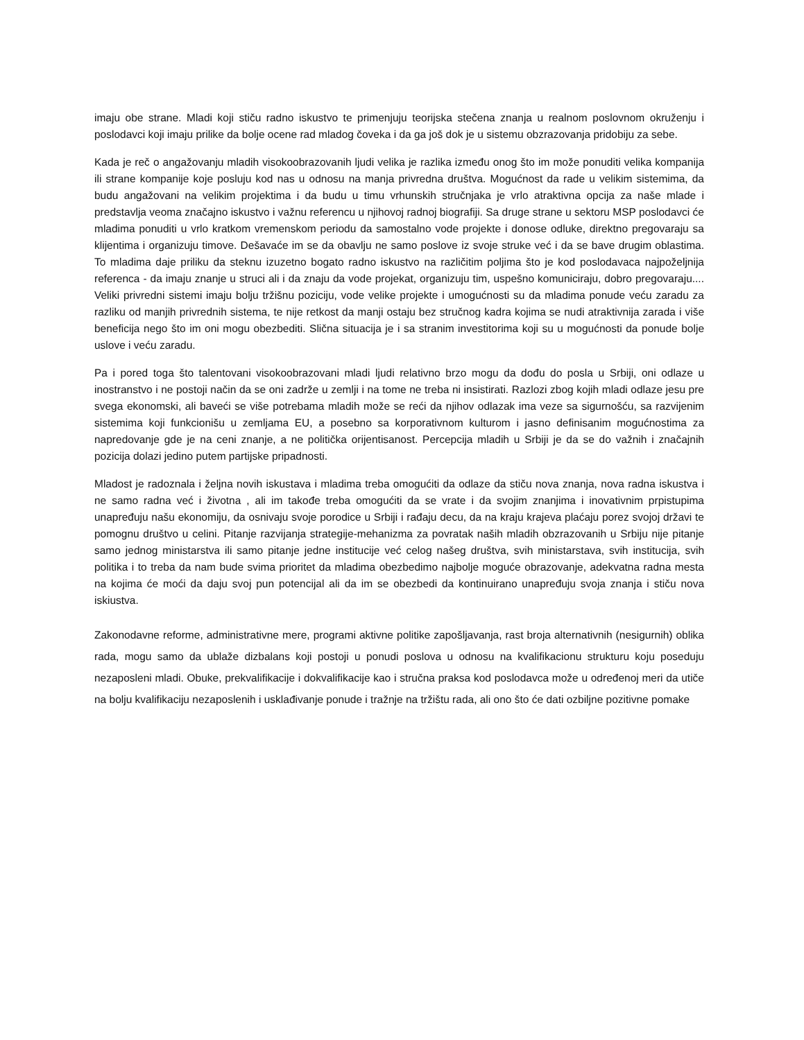imaju obe strane. Mladi koji stiču radno iskustvo te primenjuju teorijska stečena znanja u realnom poslovnom okruženju i poslodavci koji imaju prilike da bolje ocene rad mladog čoveka i da ga još dok je u sistemu obzrazovanja pridobiju za sebe.
Kada je reč o angažovanju mladih visokoobrazovanih ljudi velika je razlika između onog što im može ponuditi velika kompanija ili strane kompanije koje posluju kod nas u odnosu na manja privredna društva. Mogućnost da rade u velikim sistemima, da budu angažovani na velikim projektima i da budu u timu vrhunskih stručnjaka je vrlo atraktivna opcija za naše mlade i predstavlja veoma značajno iskustvo i važnu referencu u njihovoj radnoj biografiji. Sa druge strane u sektoru MSP poslodavci će mladima ponuditi u vrlo kratkom vremenskom periodu da samostalno vode projekte i donose odluke, direktno pregovaraju sa klijentima i organizuju timove. Dešavaće im se da obavlju ne samo poslove iz svoje struke već i da se bave drugim oblastima. To mladima daje priliku da steknu izuzetno bogato radno iskustvo na različitim poljima što je kod poslodavaca najpoželjnija referenca - da imaju znanje u struci ali i da znaju da vode projekat, organizuju tim, uspešno komuniciraju, dobro pregovaraju.... Veliki privredni sistemi imaju bolju tržišnu poziciju, vode velike projekte i umogućnosti su da mladima ponude veću zaradu za razliku od manjih privrednih sistema, te nije retkost da manji ostaju bez stručnog kadra kojima se nudi atraktivnija zarada i više beneficija nego što im oni mogu obezbediti. Slična situacija je i sa stranim investitorima koji su u mogućnosti da ponude bolje uslove i veću zaradu.
Pa i pored toga što talentovani visokoobrazovani mladi ljudi relativno brzo mogu da dođu do posla u Srbiji, oni odlaze u inostranstvo i ne postoji način da se oni zadrže u zemlji i na tome ne treba ni insistirati. Razlozi zbog kojih mladi odlaze jesu pre svega ekonomski, ali baveći se više potrebama mladih može se reći da njihov odlazak ima veze sa sigurnošću, sa razvijenim sistemima koji funkcionišu u zemljama EU, a posebno sa korporativnom kulturom i jasno definisanim mogućnostima za napredovanje gde je na ceni znanje, a ne politička orijentisanost. Percepcija mladih u Srbiji je da se do važnih i značajnih pozicija dolazi jedino putem partijske pripadnosti.
Mladost je radoznala i željna novih iskustava i mladima treba omogućiti da odlaze da stiču nova znanja, nova radna iskustva i ne samo radna već i životna , ali im takođe treba omogućiti da se vrate i da svojim znanjima i inovativnim prpistupima unapređuju našu ekonomiju, da osnivaju svoje porodice u Srbiji i rađaju decu, da na kraju krajeva plaćaju porez svojoj državi te pomognu društvo u celini. Pitanje razvijanja strategije-mehanizma za povratak naših mladih obzrazovanih u Srbiju nije pitanje samo jednog ministarstva ili samo pitanje jedne institucije već celog našeg društva, svih ministarstava, svih institucija, svih politika i to treba da nam bude svima prioritet da mladima obezbedimo najbolje moguće obrazovanje, adekvatna radna mesta na kojima će moći da daju svoj pun potencijal ali da im se obezbedi da kontinuirano unapređuju svoja znanja i stiču nova iskiustva.
Zakonodavne reforme, administrativne mere, programi aktivne politike zapošljavanja, rast broja alternativnih (nesigurnih) oblika rada, mogu samo da ublaže dizbalans koji postoji u ponudi poslova u odnosu na kvalifikacionu strukturu koju poseduju nezaposleni mladi. Obuke, prekvalifikacije i dokvalifikacije kao i stručna praksa kod poslodavca može u određenoj meri da utiče na bolju kvalifikaciju nezaposlenih i usklađivanje ponude i tražnje na tržištu rada, ali ono što će dati ozbiljne pozitivne pomake